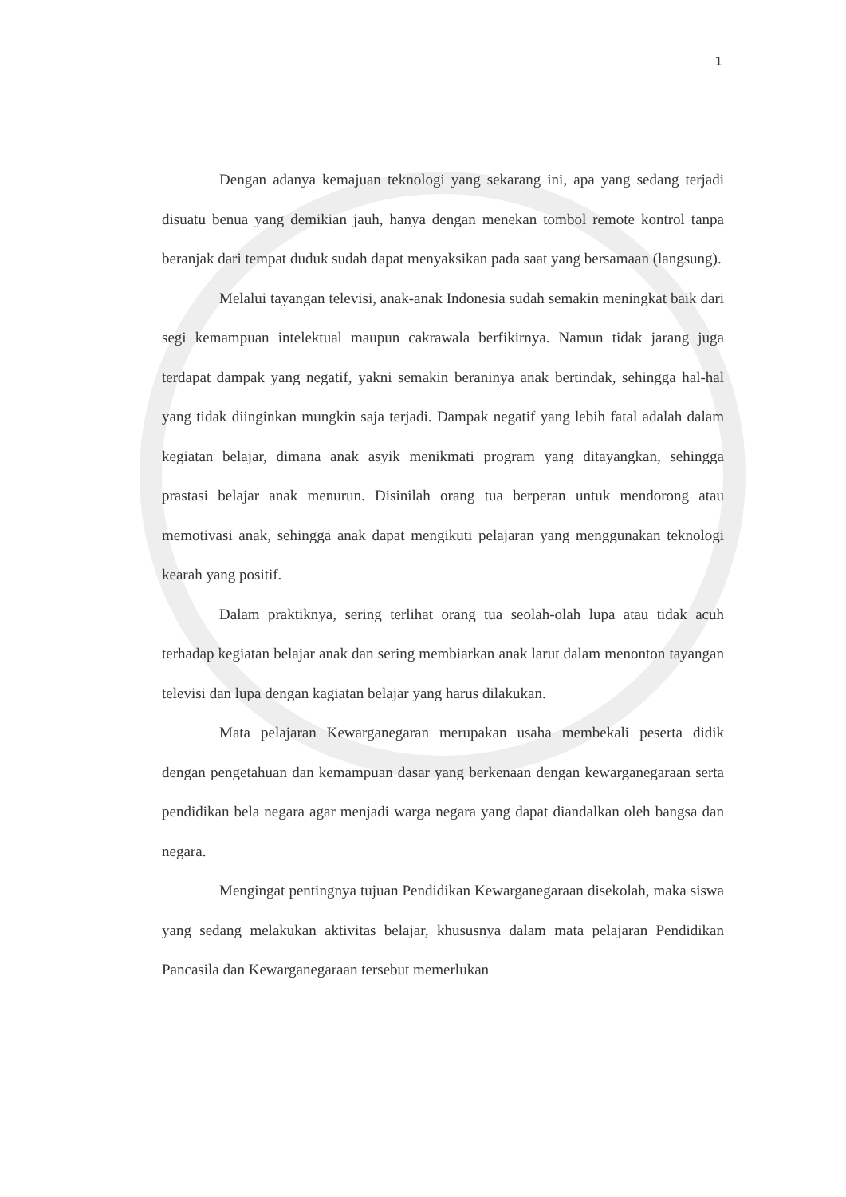1
Dengan adanya kemajuan teknologi yang sekarang ini, apa yang sedang terjadi disuatu benua yang demikian jauh, hanya dengan menekan tombol remote kontrol tanpa beranjak dari tempat duduk sudah dapat menyaksikan pada saat yang bersamaan (langsung).
Melalui tayangan televisi, anak-anak Indonesia sudah semakin meningkat baik dari segi kemampuan intelektual maupun cakrawala berfikirnya. Namun tidak jarang juga terdapat dampak yang negatif, yakni semakin beraninya anak bertindak, sehingga hal-hal yang tidak diinginkan mungkin saja terjadi. Dampak negatif yang lebih fatal adalah dalam kegiatan belajar, dimana anak asyik menikmati program yang ditayangkan, sehingga prastasi belajar anak menurun. Disinilah orang tua berperan untuk mendorong atau memotivasi anak, sehingga anak dapat mengikuti pelajaran yang menggunakan teknologi kearah yang positif.
Dalam praktiknya, sering terlihat orang tua seolah-olah lupa atau tidak acuh terhadap kegiatan belajar anak dan sering membiarkan anak larut dalam menonton tayangan televisi dan lupa dengan kagiatan belajar yang harus dilakukan.
Mata pelajaran Kewarganegaran merupakan usaha membekali peserta didik dengan pengetahuan dan kemampuan dasar yang berkenaan dengan kewarganegaraan serta pendidikan bela negara agar menjadi warga negara yang dapat diandalkan oleh bangsa dan negara.
Mengingat pentingnya tujuan Pendidikan Kewarganegaraan disekolah, maka siswa yang sedang melakukan aktivitas belajar, khususnya dalam mata pelajaran Pendidikan Pancasila dan Kewarganegaraan tersebut memerlukan